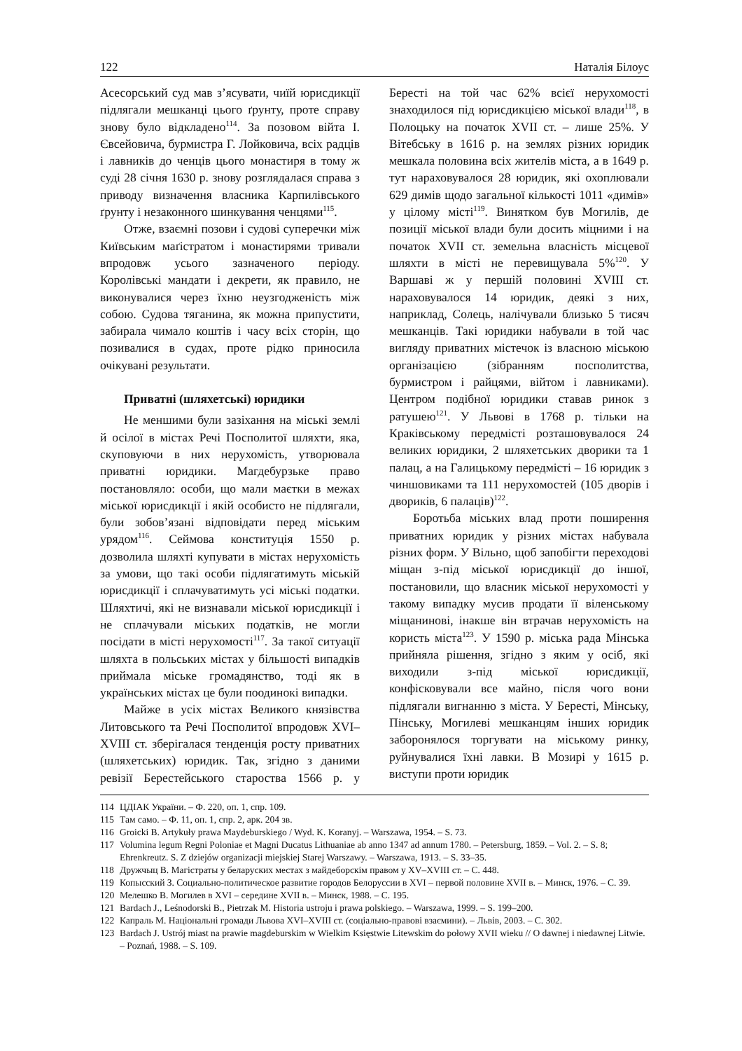122 Наталія Білоус
Асесорський суд мав з’ясувати, чиїй юрисдикції підлягали мешканці цього ґрунту, проте справу знову було відкладено<sup>114</sup>. За позовом війта І. Євсейовича, бурмистра Г. Лойковича, всіх радців і лавників до ченців цього монастиря в тому ж суді 28 січня 1630 р. знову розглядалася справа з приводу визначення власника Карпилівського ґрунту і незаконного шинкування ченцями<sup>115</sup>.
Отже, взаємні позови і судові суперечки між Київським маґістратом і монастирями тривали впродовж усього зазначеного періоду. Королівські мандати і декрети, як правило, не виконувалися через їхню неузгодженість між собою. Судова тяганина, як можна припустити, забирала чимало коштів і часу всіх сторін, що позивалися в судах, проте рідко приносила очікувані результати.
Приватні (шляхетські) юридики
Не меншими були зазіхання на міські землі й осілої в містах Речі Посполитої шляхти, яка, скуповуючи в них нерухомість, утворювала приватні юридики. Магдебурзьке право постановляло: особи, що мали маєтки в межах міської юрисдикції і якій особисто не підлягали, були зобов’язані відповідати перед міським урядом<sup>116</sup>. Сеймова конституція 1550 р. дозволила шляхті купувати в містах нерухомість за умови, що такі особи підлягатимуть міській юрисдикції і сплачуватимуть усі міські податки. Шляхтичі, які не визнавали міської юрисдикції і не сплачували міських податків, не могли посідати в місті нерухомості<sup>117</sup>. За такої ситуації шляхта в польських містах у більшості випадків приймала міське громадянство, тоді як в українських містах це були поодинокі випадки.
Майже в усіх містах Великого князівства Литовського та Речі Посполитої впродовж XVI–XVIII ст. зберігалася тенденція росту приватних (шляхетських) юридик. Так, згідно з даними ревізії Берестейського староства 1566 р. у Бересті на той час 62% всієї нерухомості знаходилося під юрисдикцією міської влади<sup>118</sup>, в Полоцьку на початок XVII ст. – лише 25%. У Вітебську в 1616 р. на землях різних юридик мешкала половина всіх жителів міста, а в 1649 р. тут нараховувалося 28 юридик, які охоплювали 629 димів щодо загальної кількості 1011 «димів» у цілому місті<sup>119</sup>. Винятком був Могилів, де позиції міської влади були досить міцними і на початок XVII ст. земельна власність місцевої шляхти в місті не перевищувала 5%<sup>120</sup>. У Варшаві ж у першій половині XVIII ст. нараховувалося 14 юридик, деякі з них, наприклад, Солець, налічували близько 5 тисяч мешканців. Такі юридики набували в той час вигляду приватних містечок із власною міською організацією (зібранням посполитства, бурмистром і райцями, війтом і лавниками). Центром подібної юридики ставав ринок з ратушею<sup>121</sup>. У Львові в 1768 р. тільки на Краківському передмісті розташовувалося 24 великих юридики, 2 шляхетських дворики та 1 палац, а на Галицькому передмісті – 16 юридик з чиншовиками та 111 нерухомостей (105 дворів і двориків, 6 палаців)<sup>122</sup>.
Боротьба міських влад проти поширення приватних юридик у різних містах набувала різних форм. У Вільно, щоб запобігти переходові міщан з-під міської юрисдикції до іншої, постановили, що власник міської нерухомості у такому випадку мусив продати її віленському міщанинові, інакше він втрачав нерухомість на користь міста<sup>123</sup>. У 1590 р. міська рада Мінська прийняла рішення, згідно з яким у осіб, які виходили з-під міської юрисдикції, конфісковували все майно, після чого вони підлягали вигнанню з міста. У Бересті, Мінську, Пінську, Могилеві мешканцям інших юридик заборонялося торгувати на міському ринку, руйнувалися їхні лавки. В Мозирі у 1615 р. виступи проти юридик
114 ЦДІАК України. – Ф. 220, оп. 1, спр. 109.
115 Там само. – Ф. 11, оп. 1, спр. 2, арк. 204 зв.
116 Groicki B. Artykuły prawa Maydeburskiego / Wyd. K. Koranyj. – Warszawa, 1954. – S. 73.
117 Volumina legum Regni Poloniae et Magni Ducatus Lithuaniae ab anno 1347 ad annum 1780. – Petersburg, 1859. – Vol. 2. – S. 8; Ehrenkreutz. S. Z dziejów organizacji miejskiej Starej Warszawy. – Warszawa, 1913. – S. 33–35.
118 Дружчыц В. Магістраты у беларуских местах з майдеборскім правом у XV–XVIII ст. – С. 448.
119 Копысский З. Социально-политическое развитие городов Белоруссии в XVI – первой половине XVII в. – Минск, 1976. – С. 39.
120 Мелешко В. Могилев в XVI – середине XVII в. – Минск, 1988. – С. 195.
121 Bardach J., Leśnodorski B., Pietrzak M. Historia ustroju i prawa polskiego. – Warszawa, 1999. – S. 199–200.
122 Капраль М. Національні громади Львова XVI–XVIII ст. (соціально-правові взаємини). – Львів, 2003. – С. 302.
123 Bardach J. Ustrój miast na prawie magdeburskim w Wielkim Księstwie Litewskim do połowy XVII wieku // O dawnej i niedawnej Litwie. – Poznań, 1988. – S. 109.